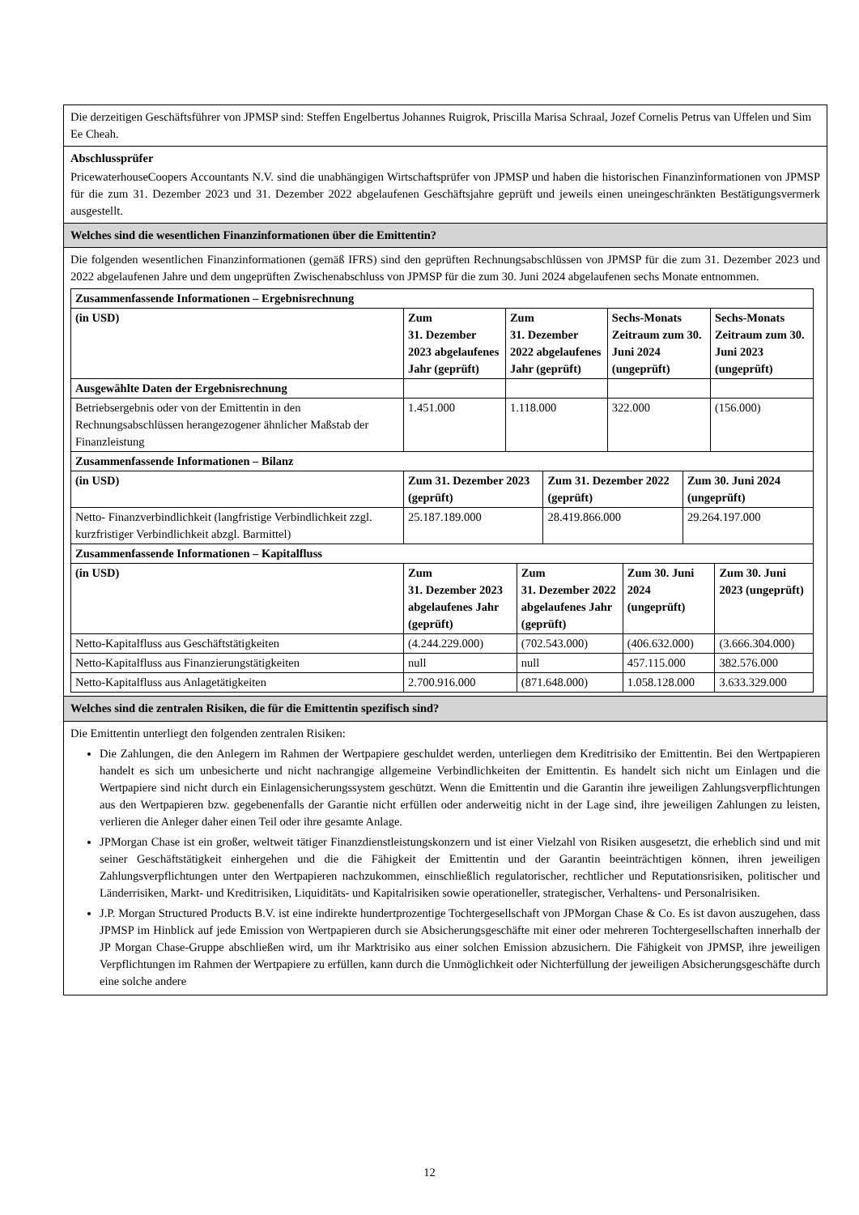Die derzeitigen Geschäftsführer von JPMSP sind: Steffen Engelbertus Johannes Ruigrok, Priscilla Marisa Schraal, Jozef Cornelis Petrus van Uffelen und Sim Ee Cheah.
Abschlussprüfer
PricewaterhouseCoopers Accountants N.V. sind die unabhängigen Wirtschaftsprüfer von JPMSP und haben die historischen Finanzinformationen von JPMSP für die zum 31. Dezember 2023 und 31. Dezember 2022 abgelaufenen Geschäftsjahre geprüft und jeweils einen uneingeschränkten Bestätigungsvermerk ausgestellt.
Welches sind die wesentlichen Finanzinformationen über die Emittentin?
Die folgenden wesentlichen Finanzinformationen (gemäß IFRS) sind den geprüften Rechnungsabschlüssen von JPMSP für die zum 31. Dezember 2023 und 2022 abgelaufenen Jahre und dem ungeprüften Zwischenabschluss von JPMSP für die zum 30. Juni 2024 abgelaufenen sechs Monate entnommen.
| Zusammenfassende Informationen – Ergebnisrechnung | | | | |
| --- | --- | --- | --- | --- |
| (in USD) | Zum 31. Dezember 2023 abgelaufenes Jahr (geprüft) | Zum 31. Dezember 2022 abgelaufenes Jahr (geprüft) | Sechs-Monats Zeitraum zum 30. Juni 2024 (ungeprüft) | Sechs-Monats Zeitraum zum 30. Juni 2023 (ungeprüft) |
| Ausgewählte Daten der Ergebnisrechnung | | | | |
| Betriebsergebnis oder von der Emittentin in den Rechnungsabschlüssen herangezogener ähnlicher Maßstab der Finanzleistung | 1.451.000 | 1.118.000 | 322.000 | (156.000) |
| Zusammenfassende Informationen – Bilanz | | | |
| --- | --- | --- | --- |
| (in USD) | Zum 31. Dezember 2023 (geprüft) | Zum 31. Dezember 2022 (geprüft) | Zum 30. Juni 2024 (ungeprüft) |
| Netto- Finanzverbindlichkeit (langfristige Verbindlichkeit zzgl. kurzfristiger Verbindlichkeit abzgl. Barmittel) | 25.187.189.000 | 28.419.866.000 | 29.264.197.000 |
| Zusammenfassende Informationen – Kapitalfluss | | | | |
| --- | --- | --- | --- | --- |
| (in USD) | Zum 31. Dezember 2023 abgelaufenes Jahr (geprüft) | Zum 31. Dezember 2022 abgelaufenes Jahr (geprüft) | Zum 30. Juni 2024 (ungeprüft) | Zum 30. Juni 2023 (ungeprüft) |
| Netto-Kapitalfluss aus Geschäftstätigkeiten | (4.244.229.000) | (702.543.000) | (406.632.000) | (3.666.304.000) |
| Netto-Kapitalfluss aus Finanzierungstätigkeiten | null | null | 457.115.000 | 382.576.000 |
| Netto-Kapitalfluss aus Anlagetätigkeiten | 2.700.916.000 | (871.648.000) | 1.058.128.000 | 3.633.329.000 |
Welches sind die zentralen Risiken, die für die Emittentin spezifisch sind?
Die Emittentin unterliegt den folgenden zentralen Risiken:
Die Zahlungen, die den Anlegern im Rahmen der Wertpapiere geschuldet werden, unterliegen dem Kreditrisiko der Emittentin. Bei den Wertpapieren handelt es sich um unbesicherte und nicht nachrangige allgemeine Verbindlichkeiten der Emittentin. Es handelt sich nicht um Einlagen und die Wertpapiere sind nicht durch ein Einlagensicherungssystem geschützt. Wenn die Emittentin und die Garantin ihre jeweiligen Zahlungsverpflichtungen aus den Wertpapieren bzw. gegebenenfalls der Garantie nicht erfüllen oder anderweitig nicht in der Lage sind, ihre jeweiligen Zahlungen zu leisten, verlieren die Anleger daher einen Teil oder ihre gesamte Anlage.
JPMorgan Chase ist ein großer, weltweit tätiger Finanzdienstleistungskonzern und ist einer Vielzahl von Risiken ausgesetzt, die erheblich sind und mit seiner Geschäftstätigkeit einhergehen und die die Fähigkeit der Emittentin und der Garantin beeinträchtigen können, ihren jeweiligen Zahlungsverpflichtungen unter den Wertpapieren nachzukommen, einschließlich regulatorischer, rechtlicher und Reputationsrisiken, politischer und Länderrisiken, Markt- und Kreditrisiken, Liquiditäts- und Kapitalrisiken sowie operationeller, strategischer, Verhaltens- und Personalrisiken.
J.P. Morgan Structured Products B.V. ist eine indirekte hundertprozentige Tochtergesellschaft von JPMorgan Chase & Co. Es ist davon auszugehen, dass JPMSP im Hinblick auf jede Emission von Wertpapieren durch sie Absicherungsgeschäfte mit einer oder mehreren Tochtergesellschaften innerhalb der JP Morgan Chase-Gruppe abschließen wird, um ihr Marktrisiko aus einer solchen Emission abzusichern. Die Fähigkeit von JPMSP, ihre jeweiligen Verpflichtungen im Rahmen der Wertpapiere zu erfüllen, kann durch die Unmöglichkeit oder Nichterfüllung der jeweiligen Absicherungsgeschäfte durch eine solche andere
12